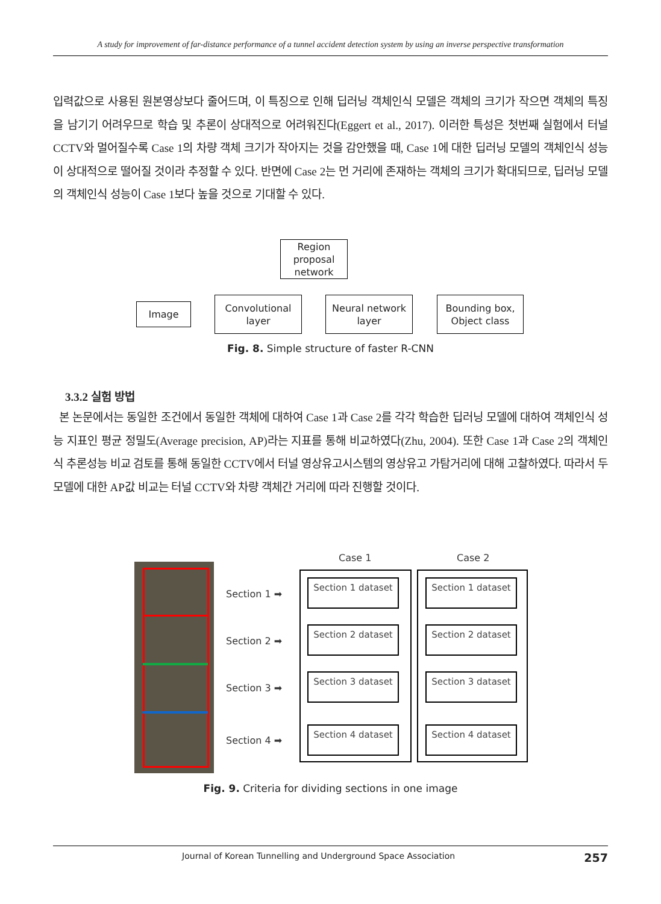A study for improvement of far-distance performance of a tunnel accident detection system by using an inverse perspective transformation
입력값으로 사용된 원본영상보다 줄어드며, 이 특징으로 인해 딥러닝 객체인식 모델은 객체의 크기가 작으면 객체의 특징을 남기기 어려우므로 학습 및 추론이 상대적으로 어려워진다(Eggert et al., 2017). 이러한 특성은 첫번째 실험에서 터널 CCTV와 멀어질수록 Case 1의 차량 객체 크기가 작아지는 것을 감안했을 때, Case 1에 대한 딥러닝 모델의 객체인식 성능이 상대적으로 떨어질 것이라 추정할 수 있다. 반면에 Case 2는 먼 거리에 존재하는 객체의 크기가 확대되므로, 딥러닝 모델의 객체인식 성능이 Case 1보다 높을 것으로 기대할 수 있다.
Region proposal network
Image
Convolutional layer
Neural network layer
Bounding box, Object class
Fig. 8. Simple structure of faster R-CNN
3.3.2 실험 방법
본 논문에서는 동일한 조건에서 동일한 객체에 대하여 Case 1과 Case 2를 각각 학습한 딥러닝 모델에 대하여 객체인식 성능 지표인 평균 정밀도(Average precision, AP)라는 지표를 통해 비교하였다(Zhu, 2004). 또한 Case 1과 Case 2의 객체인식 추론성능 비교 검토를 통해 동일한 CCTV에서 터널 영상유고시스템의 영상유고 가탐거리에 대해 고찰하였다. 따라서 두 모델에 대한 AP값 비교는 터널 CCTV와 차량 객체간 거리에 따라 진행할 것이다.
Section 1 ➡
Section 2 ➡
Section 3 ➡
Section 4 ➡
Case 1 Case 2
Section 1 dataset
Section 2 dataset
Section 3 dataset
Section 4 dataset
Section 1 dataset
Section 2 dataset
Section 3 dataset
Section 4 dataset
Fig. 9. Criteria for dividing sections in one image
Journal of Korean Tunnelling and Underground Space Association 257